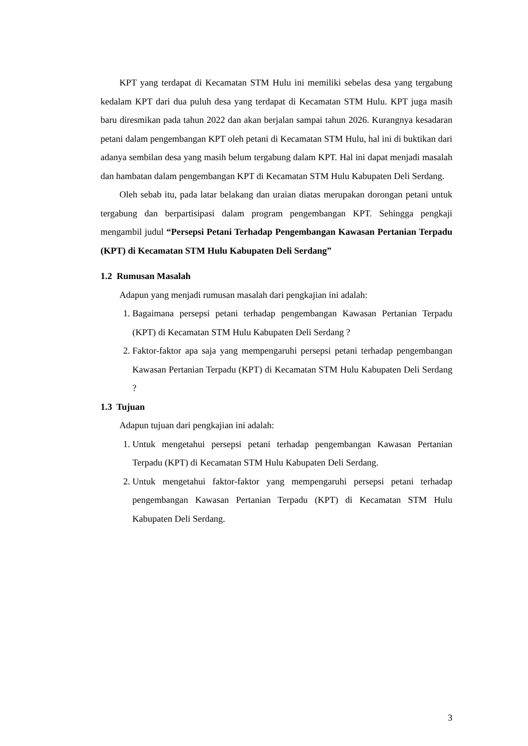KPT yang terdapat di Kecamatan STM Hulu ini memiliki sebelas desa yang tergabung kedalam KPT dari dua puluh desa yang terdapat di Kecamatan STM Hulu. KPT juga masih baru diresmikan pada tahun 2022 dan akan berjalan sampai tahun 2026. Kurangnya kesadaran petani dalam pengembangan KPT oleh petani di Kecamatan STM Hulu, hal ini di buktikan dari adanya sembilan desa yang masih belum tergabung dalam KPT. Hal ini dapat menjadi masalah dan hambatan dalam pengembangan KPT di Kecamatan STM Hulu Kabupaten Deli Serdang.
Oleh sebab itu, pada latar belakang dan uraian diatas merupakan dorongan petani untuk tergabung dan berpartisipasi dalam program pengembangan KPT. Sehingga pengkaji mengambil judul “Persepsi Petani Terhadap Pengembangan Kawasan Pertanian Terpadu (KPT) di Kecamatan STM Hulu Kabupaten Deli Serdang”
1.2 Rumusan Masalah
Adapun yang menjadi rumusan masalah dari pengkajian ini adalah:
1. Bagaimana persepsi petani terhadap pengembangan Kawasan Pertanian Terpadu (KPT) di Kecamatan STM Hulu Kabupaten Deli Serdang ?
2. Faktor-faktor apa saja yang mempengaruhi persepsi petani terhadap pengembangan Kawasan Pertanian Terpadu (KPT) di Kecamatan STM Hulu Kabupaten Deli Serdang ?
1.3 Tujuan
Adapun tujuan dari pengkajian ini adalah:
1. Untuk mengetahui persepsi petani terhadap pengembangan Kawasan Pertanian Terpadu (KPT) di Kecamatan STM Hulu Kabupaten Deli Serdang.
2. Untuk mengetahui faktor-faktor yang mempengaruhi persepsi petani terhadap pengembangan Kawasan Pertanian Terpadu (KPT) di Kecamatan STM Hulu Kabupaten Deli Serdang.
3